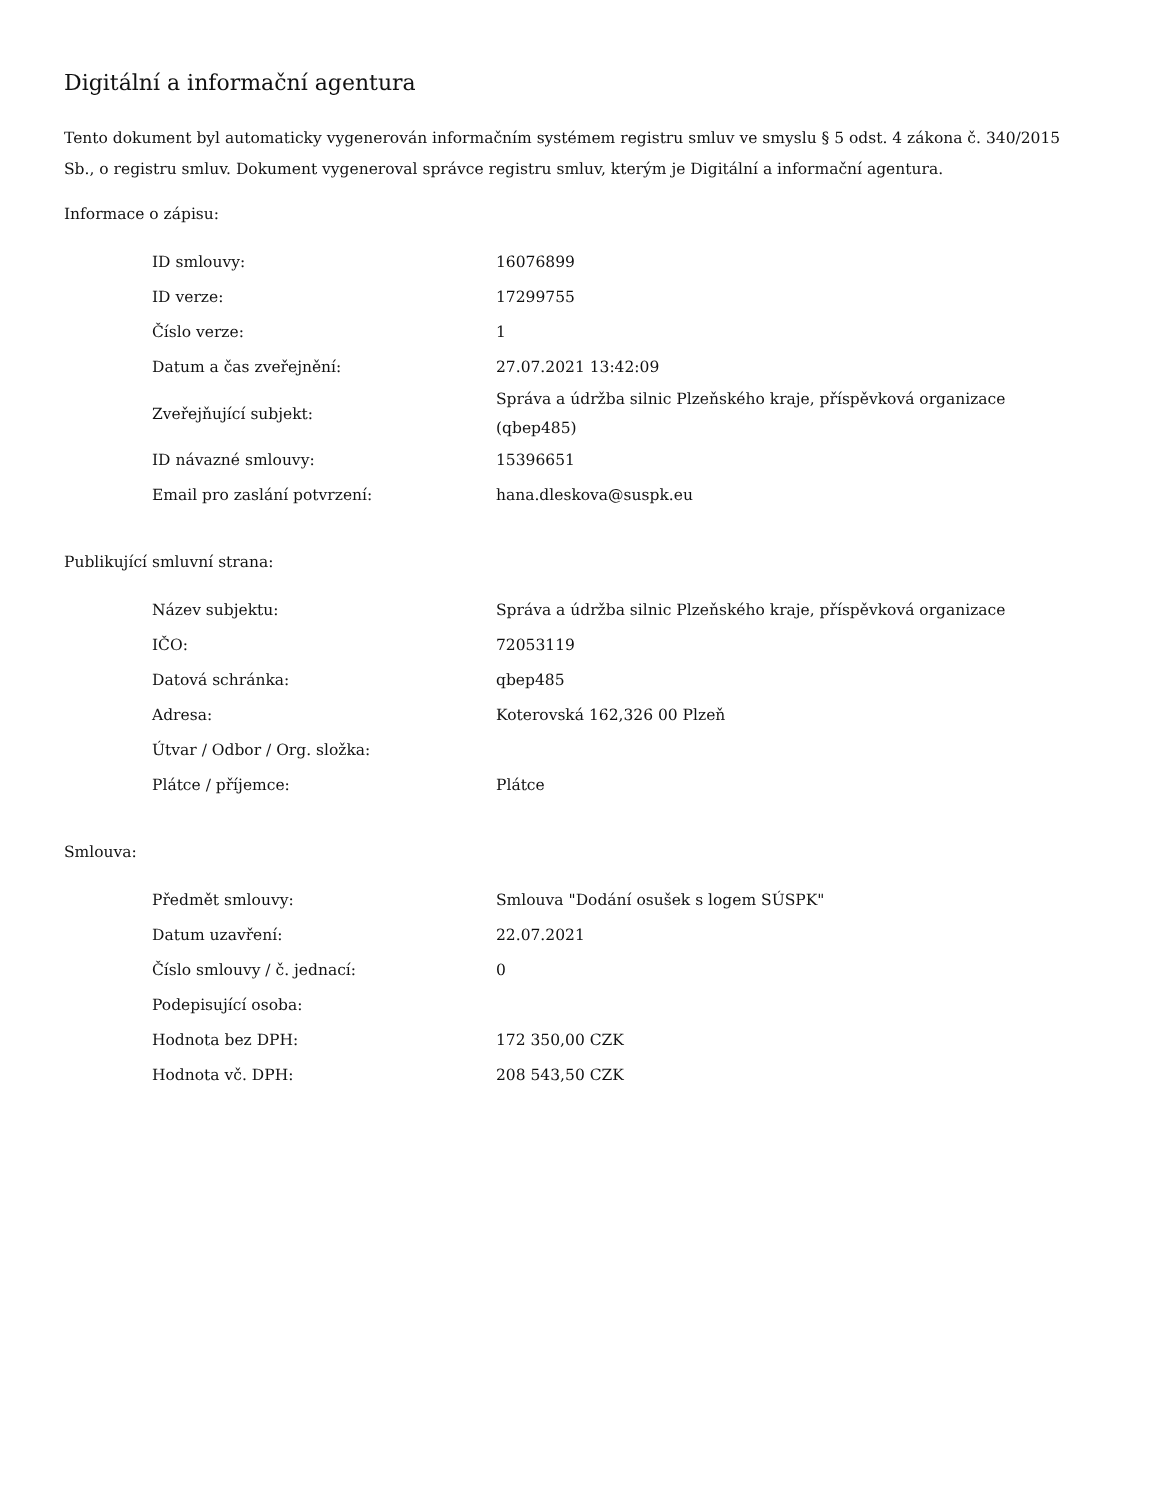Digitální a informační agentura
Tento dokument byl automaticky vygenerován informačním systémem registru smluv ve smyslu § 5 odst. 4 zákona č. 340/2015 Sb., o registru smluv. Dokument vygeneroval správce registru smluv, kterým je Digitální a informační agentura.
Informace o zápisu:
| ID smlouvy: | 16076899 |
| ID verze: | 17299755 |
| Číslo verze: | 1 |
| Datum a čas zveřejnění: | 27.07.2021 13:42:09 |
| Zveřejňující subjekt: | Správa a údržba silnic Plzeňského kraje, příspěvková organizace (qbep485) |
| ID návazné smlouvy: | 15396651 |
| Email pro zaslání potvrzení: | hana.dleskova@suspk.eu |
Publikující smluvní strana:
| Název subjektu: | Správa a údržba silnic Plzeňského kraje, příspěvková organizace |
| IČO: | 72053119 |
| Datová schránka: | qbep485 |
| Adresa: | Koterovská 162,326 00 Plzeň |
| Útvar / Odbor / Org. složka: | |
| Plátce / příjemce: | Plátce |
Smlouva:
| Předmět smlouvy: | Smlouva "Dodání osušek s logem SÚSPK" |
| Datum uzavření: | 22.07.2021 |
| Číslo smlouvy / č. jednací: | 0 |
| Podepisující osoba: | |
| Hodnota bez DPH: | 172 350,00 CZK |
| Hodnota vč. DPH: | 208 543,50 CZK |